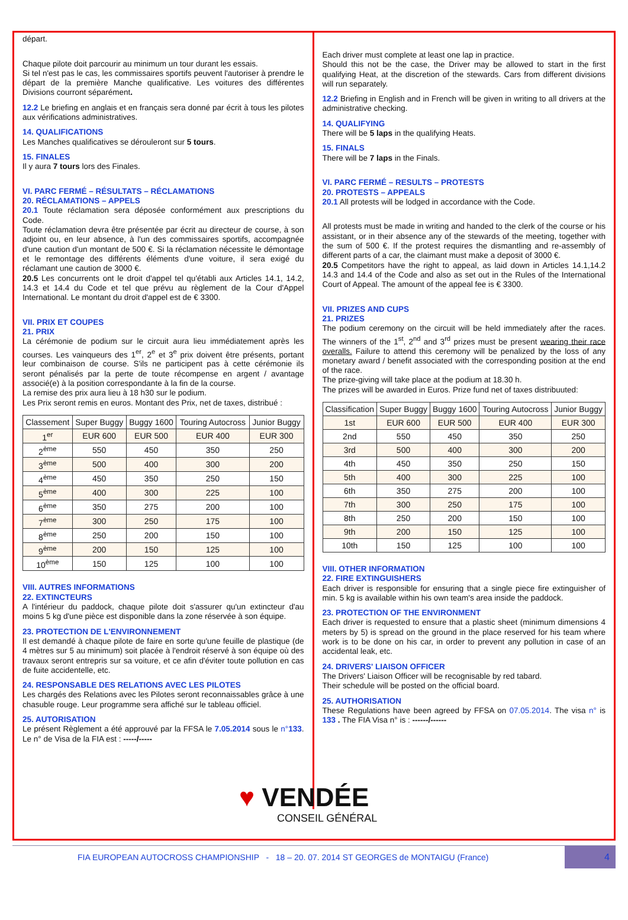départ.
Chaque pilote doit parcourir au minimum un tour durant les essais.
Si tel n'est pas le cas, les commissaires sportifs peuvent l'autoriser à prendre le départ de la première Manche qualificative. Les voitures des différentes Divisions courront séparément.
12.2 Le briefing en anglais et en français sera donné par écrit à tous les pilotes aux vérifications administratives.
14. QUALIFICATIONS
Les Manches qualificatives se dérouleront sur 5 tours.
15. FINALES
Il y aura 7 tours lors des Finales.
VI. PARC FERMÉ – RÉSULTATS – RÉCLAMATIONS
20. RÉCLAMATIONS – APPELS
20.1 Toute réclamation sera déposée conformément aux prescriptions du Code.
Toute réclamation devra être présentée par écrit au directeur de course, à son adjoint ou, en leur absence, à l'un des commissaires sportifs, accompagnée d'une caution d'un montant de 500 €. Si la réclamation nécessite le démontage et le remontage des différents éléments d'une voiture, il sera exigé du réclamant une caution de 3000 €.
20.5 Les concurrents ont le droit d'appel tel qu'établi aux Articles 14.1, 14.2, 14.3 et 14.4 du Code et tel que prévu au règlement de la Cour d'Appel International. Le montant du droit d'appel est de € 3300.
VII. PRIX ET COUPES
21. PRIX
La cérémonie de podium sur le circuit aura lieu immédiatement après les courses. Les vainqueurs des 1<sup>er</sup>, 2<sup>e</sup> et 3<sup>e</sup> prix doivent être présents, portant leur combinaison de course. S'ils ne participent pas à cette cérémonie ils seront pénalisés par la perte de toute récompense en argent / avantage associé(e) à la position correspondante à la fin de la course.
La remise des prix aura lieu à 18 h30 sur le podium.
Les Prix seront remis en euros. Montant des Prix, net de taxes, distribué :
| Classement | Super Buggy | Buggy 1600 | Touring Autocross | Junior Buggy |
| --- | --- | --- | --- | --- |
| 1<sup>er</sup> | EUR 600 | EUR 500 | EUR 400 | EUR 300 |
| 2<sup>ème</sup> | 550 | 450 | 350 | 250 |
| 3<sup>ème</sup> | 500 | 400 | 300 | 200 |
| 4<sup>ème</sup> | 450 | 350 | 250 | 150 |
| 5<sup>ème</sup> | 400 | 300 | 225 | 100 |
| 6<sup>ème</sup> | 350 | 275 | 200 | 100 |
| 7<sup>ème</sup> | 300 | 250 | 175 | 100 |
| 8<sup>ème</sup> | 250 | 200 | 150 | 100 |
| 9<sup>ème</sup> | 200 | 150 | 125 | 100 |
| 10<sup>ème</sup> | 150 | 125 | 100 | 100 |
VIII. AUTRES INFORMATIONS
22. EXTINCTEURS
A l'intérieur du paddock, chaque pilote doit s'assurer qu'un extincteur d'au moins 5 kg d'une pièce est disponible dans la zone réservée à son équipe.
23. PROTECTION DE L'ENVIRONNEMENT
Il est demandé à chaque pilote de faire en sorte qu'une feuille de plastique (de 4 mètres sur 5 au minimum) soit placée à l'endroit réservé à son équipe où des travaux seront entrepris sur sa voiture, et ce afin d'éviter toute pollution en cas de fuite accidentelle, etc.
24. RESPONSABLE DES RELATIONS AVEC LES PILOTES
Les chargés des Relations avec les Pilotes seront reconnaissables grâce à une chasuble rouge. Leur programme sera affiché sur le tableau officiel.
25. AUTORISATION
Le présent Règlement a été approuvé par la FFSA le 7.05.2014 sous le n°133. Le n° de Visa de la FIA est : -----/-----
Each driver must complete at least one lap in practice.
Should this not be the case, the Driver may be allowed to start in the first qualifying Heat, at the discretion of the stewards. Cars from different divisions will run separately.
12.2 Briefing in English and in French will be given in writing to all drivers at the administrative checking.
14. QUALIFYING
There will be 5 laps in the qualifying Heats.
15. FINALS
There will be 7 laps in the Finals.
VI. PARC FERMÉ – RESULTS – PROTESTS
20. PROTESTS – APPEALS
20.1 All protests will be lodged in accordance with the Code.
All protests must be made in writing and handed to the clerk of the course or his assistant, or in their absence any of the stewards of the meeting, together with the sum of 500 €. If the protest requires the dismantling and re-assembly of different parts of a car, the claimant must make a deposit of 3000 €.
20.5 Competitors have the right to appeal, as laid down in Articles 14.1,14.2 14.3 and 14.4 of the Code and also as set out in the Rules of the International Court of Appeal. The amount of the appeal fee is € 3300.
VII. PRIZES AND CUPS
21. PRIZES
The podium ceremony on the circuit will be held immediately after the races. The winners of the 1<sup>st</sup>, 2<sup>nd</sup> and 3<sup>rd</sup> prizes must be present wearing their race overalls. Failure to attend this ceremony will be penalized by the loss of any monetary award / benefit associated with the corresponding position at the end of the race.
The prize-giving will take place at the podium at 18.30 h.
The prizes will be awarded in Euros. Prize fund net of taxes distribuuted:
| Classification | Super Buggy | Buggy 1600 | Touring Autocross | Junior Buggy |
| --- | --- | --- | --- | --- |
| 1st | EUR 600 | EUR 500 | EUR 400 | EUR 300 |
| 2nd | 550 | 450 | 350 | 250 |
| 3rd | 500 | 400 | 300 | 200 |
| 4th | 450 | 350 | 250 | 150 |
| 5th | 400 | 300 | 225 | 100 |
| 6th | 350 | 275 | 200 | 100 |
| 7th | 300 | 250 | 175 | 100 |
| 8th | 250 | 200 | 150 | 100 |
| 9th | 200 | 150 | 125 | 100 |
| 10th | 150 | 125 | 100 | 100 |
VIII. OTHER INFORMATION
22. FIRE EXTINGUISHERS
Each driver is responsible for ensuring that a single piece fire extinguisher of min. 5 kg is available within his own team's area inside the paddock.
23. PROTECTION OF THE ENVIRONMENT
Each driver is requested to ensure that a plastic sheet (minimum dimensions 4 meters by 5) is spread on the ground in the place reserved for his team where work is to be done on his car, in order to prevent any pollution in case of an accidental leak, etc.
24. DRIVERS' LIAISON OFFICER
The Drivers' Liaison Officer will be recognisable by red tabard.
Their schedule will be posted on the official board.
25. AUTHORISATION
These Regulations have been agreed by FFSA on 07.05.2014. The visa n° is 133 . The FIA Visa n° is : ------/------
♥ VENDÉE
CONSEIL GÉNÉRAL
FIA EUROPEAN AUTOCROSS CHAMPIONSHIP - 18 – 20. 07. 2014 ST GEORGES de MONTAIGU (France) 4